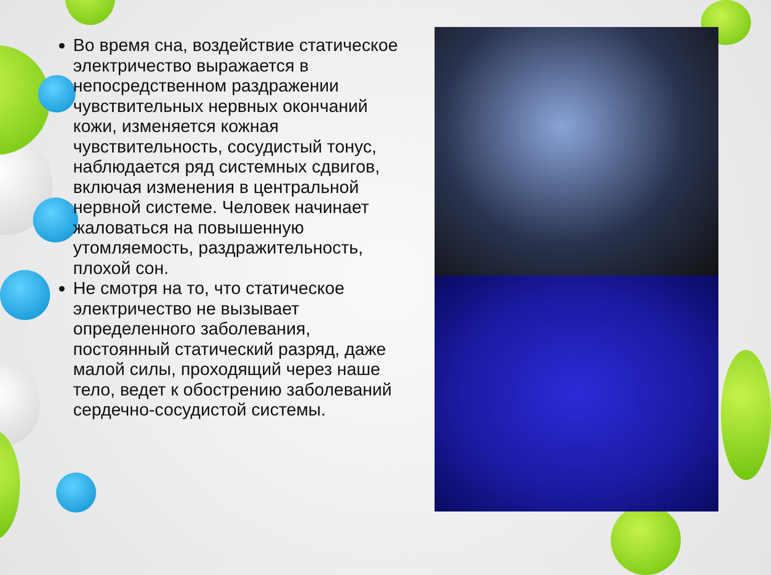Во время сна, воздействие статическое электричество выражается в непосредственном раздражении чувствительных нервных окончаний кожи, изменяется кожная чувствительность, сосудистый тонус, наблюдается ряд системных сдвигов, включая изменения в центральной нервной системе. Человек начинает жаловаться на повышенную утомляемость, раздражительность, плохой сон.
Не смотря на то, что статическое электричество не вызывает определенного заболевания, постоянный статический разряд, даже малой силы, проходящий через наше тело, ведет к обострению заболеваний сердечно-сосудистой системы.